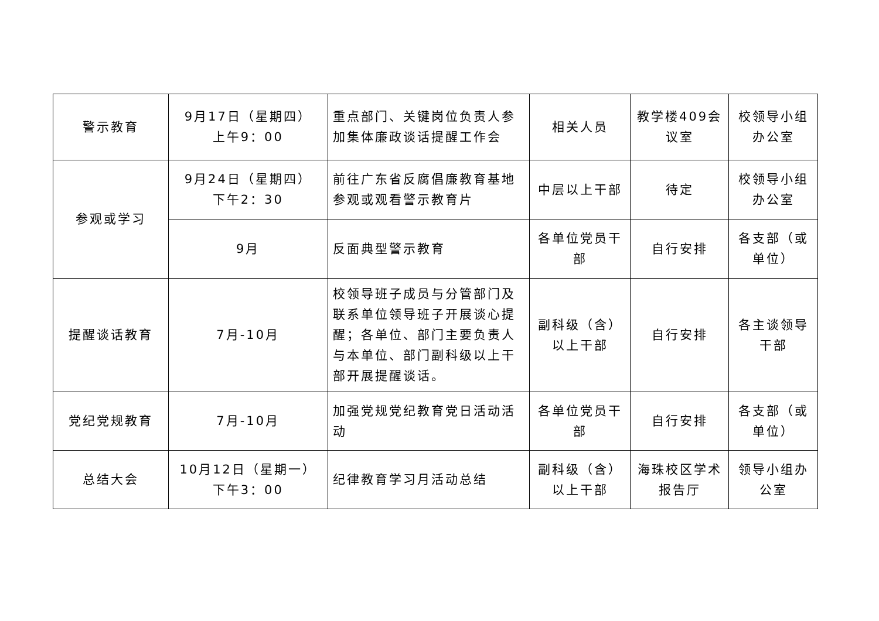| 警示教育 | 9月17日（星期四） 上午9：00 | 重点部门、关键岗位负责人参加集体廉政谈话提醒工作会 | 相关人员 | 教学楼409会议室 | 校领导小组办公室 |
| 参观或学习 | 9月24日（星期四） 下午2：30 | 前往广东省反腐倡廉教育基地参观或观看警示教育片 | 中层以上干部 | 待定 | 校领导小组办公室 |
| | 9月 | 反面典型警示教育 | 各单位党员干部 | 自行安排 | 各支部（或单位） |
| 提醒谈话教育 | 7月-10月 | 校领导班子成员与分管部门及联系单位领导班子开展谈心提醒；各单位、部门主要负责人与本单位、部门副科级以上干部开展提醒谈话。 | 副科级（含）以上干部 | 自行安排 | 各主谈领导干部 |
| 党纪党规教育 | 7月-10月 | 加强党规党纪教育党日活动活动 | 各单位党员干部 | 自行安排 | 各支部（或单位） |
| 总结大会 | 10月12日（星期一） 下午3：00 | 纪律教育学习月活动总结 | 副科级（含）以上干部 | 海珠校区学术报告厅 | 领导小组办公室 |